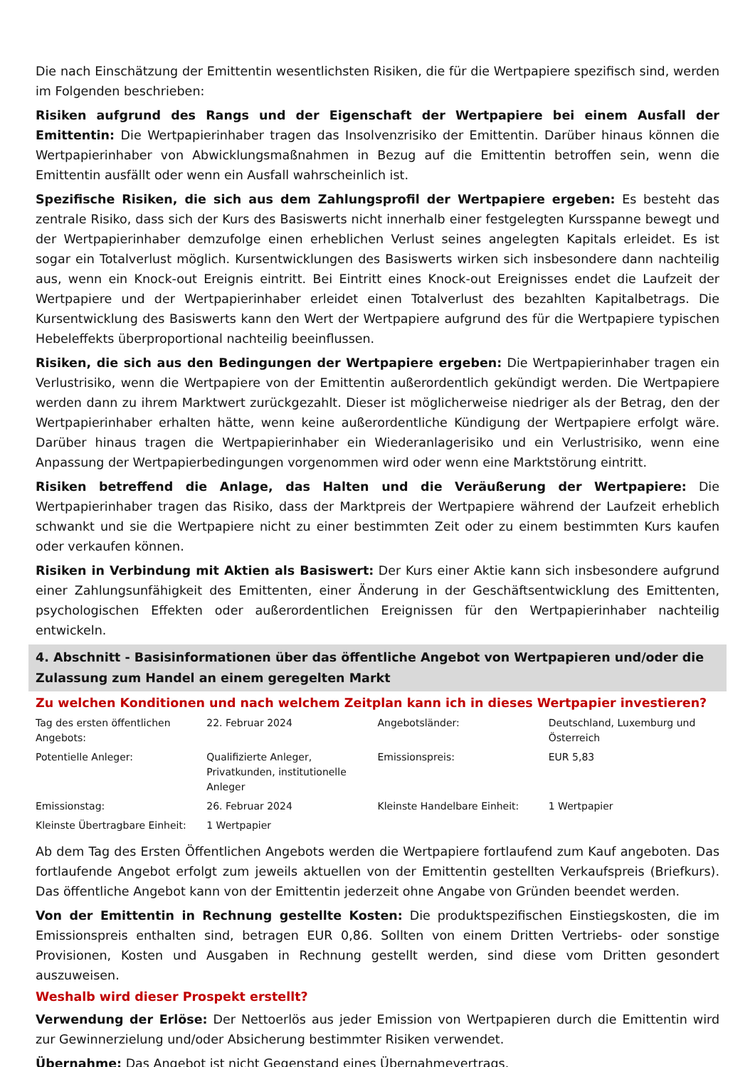Die nach Einschätzung der Emittentin wesentlichsten Risiken, die für die Wertpapiere spezifisch sind, werden im Folgenden beschrieben:
Risiken aufgrund des Rangs und der Eigenschaft der Wertpapiere bei einem Ausfall der Emittentin: Die Wertpapierinhaber tragen das Insolvenzrisiko der Emittentin. Darüber hinaus können die Wertpapierinhaber von Abwicklungsmaßnahmen in Bezug auf die Emittentin betroffen sein, wenn die Emittentin ausfällt oder wenn ein Ausfall wahrscheinlich ist.
Spezifische Risiken, die sich aus dem Zahlungsprofil der Wertpapiere ergeben: Es besteht das zentrale Risiko, dass sich der Kurs des Basiswerts nicht innerhalb einer festgelegten Kursspanne bewegt und der Wertpapierinhaber demzufolge einen erheblichen Verlust seines angelegten Kapitals erleidet. Es ist sogar ein Totalverlust möglich. Kursentwicklungen des Basiswerts wirken sich insbesondere dann nachteilig aus, wenn ein Knock-out Ereignis eintritt. Bei Eintritt eines Knock-out Ereignisses endet die Laufzeit der Wertpapiere und der Wertpapierinhaber erleidet einen Totalverlust des bezahlten Kapitalbetrags. Die Kursentwicklung des Basiswerts kann den Wert der Wertpapiere aufgrund des für die Wertpapiere typischen Hebeleffekts überproportional nachteilig beeinflussen.
Risiken, die sich aus den Bedingungen der Wertpapiere ergeben: Die Wertpapierinhaber tragen ein Verlustrisiko, wenn die Wertpapiere von der Emittentin außerordentlich gekündigt werden. Die Wertpapiere werden dann zu ihrem Marktwert zurückgezahlt. Dieser ist möglicherweise niedriger als der Betrag, den der Wertpapierinhaber erhalten hätte, wenn keine außerordentliche Kündigung der Wertpapiere erfolgt wäre. Darüber hinaus tragen die Wertpapierinhaber ein Wiederanlagerisiko und ein Verlustrisiko, wenn eine Anpassung der Wertpapierbedingungen vorgenommen wird oder wenn eine Marktstörung eintritt.
Risiken betreffend die Anlage, das Halten und die Veräußerung der Wertpapiere: Die Wertpapierinhaber tragen das Risiko, dass der Marktpreis der Wertpapiere während der Laufzeit erheblich schwankt und sie die Wertpapiere nicht zu einer bestimmten Zeit oder zu einem bestimmten Kurs kaufen oder verkaufen können.
Risiken in Verbindung mit Aktien als Basiswert: Der Kurs einer Aktie kann sich insbesondere aufgrund einer Zahlungsunfähigkeit des Emittenten, einer Änderung in der Geschäftsentwicklung des Emittenten, psychologischen Effekten oder außerordentlichen Ereignissen für den Wertpapierinhaber nachteilig entwickeln.
4. Abschnitt - Basisinformationen über das öffentliche Angebot von Wertpapieren und/oder die Zulassung zum Handel an einem geregelten Markt
Zu welchen Konditionen und nach welchem Zeitplan kann ich in dieses Wertpapier investieren?
| Tag des ersten öffentlichen Angebots: | 22. Februar 2024 | Angebotsländer: | Deutschland, Luxemburg und Österreich |
| Potentielle Anleger: | Qualifizierte Anleger, Privatkunden, institutionelle Anleger | Emissionspreis: | EUR 5,83 |
| Emissionstag: | 26. Februar 2024 | Kleinste Handelbare Einheit: | 1 Wertpapier |
| Kleinste Übertragbare Einheit: | 1 Wertpapier | | |
Ab dem Tag des Ersten Öffentlichen Angebots werden die Wertpapiere fortlaufend zum Kauf angeboten. Das fortlaufende Angebot erfolgt zum jeweils aktuellen von der Emittentin gestellten Verkaufspreis (Briefkurs). Das öffentliche Angebot kann von der Emittentin jederzeit ohne Angabe von Gründen beendet werden.
Von der Emittentin in Rechnung gestellte Kosten: Die produktspezifischen Einstiegskosten, die im Emissionspreis enthalten sind, betragen EUR 0,86. Sollten von einem Dritten Vertriebs- oder sonstige Provisionen, Kosten und Ausgaben in Rechnung gestellt werden, sind diese vom Dritten gesondert auszuweisen.
Weshalb wird dieser Prospekt erstellt?
Verwendung der Erlöse: Der Nettoerlös aus jeder Emission von Wertpapieren durch die Emittentin wird zur Gewinnerzielung und/oder Absicherung bestimmter Risiken verwendet.
Übernahme: Das Angebot ist nicht Gegenstand eines Übernahmevertrags.